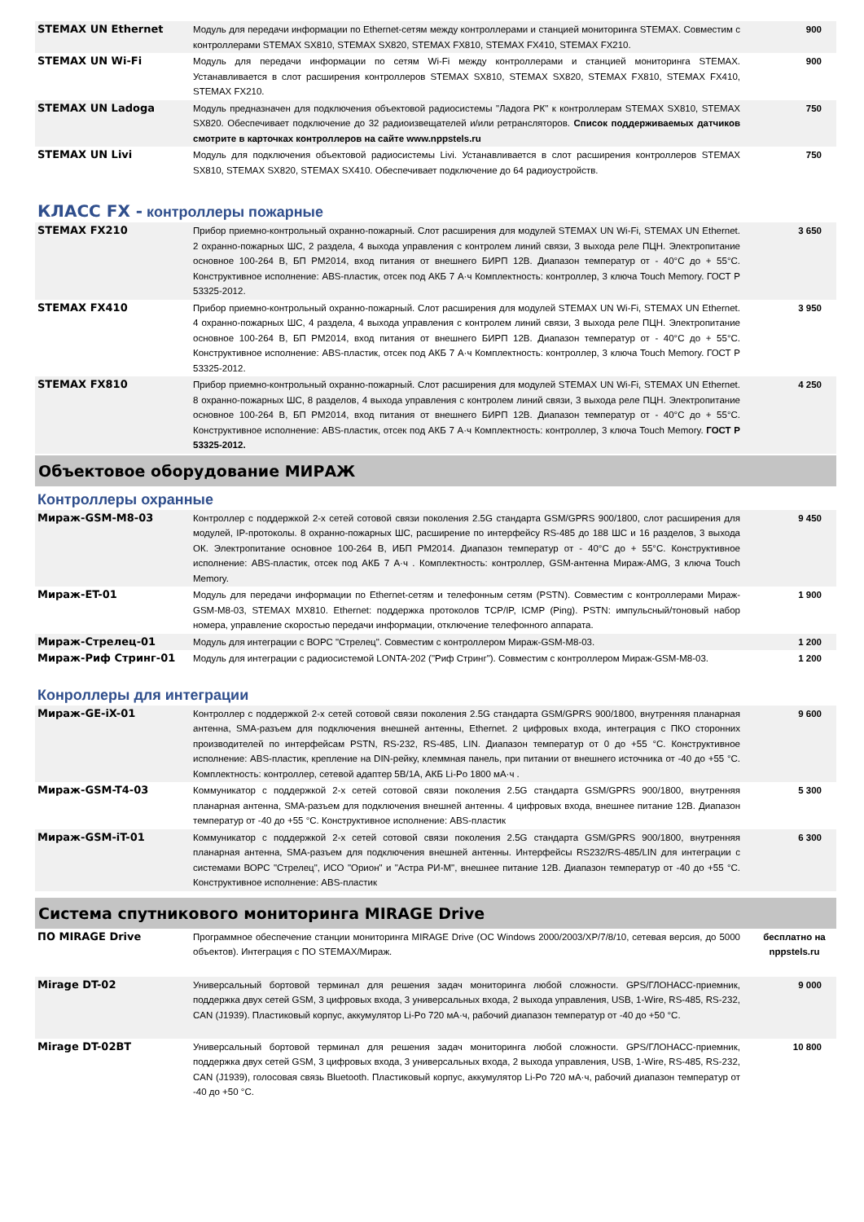| STEMAX UN Ethernet | Модуль для передачи информации по Ethernet-сетям между контроллерами и станцией мониторинга STEMAX. Совместим с контроллерами STEMAX SX810, STEMAX SX820, STEMAX FX810, STEMAX FX410, STEMAX FX210. | 900 |
| STEMAX UN Wi-Fi | Модуль для передачи информации по сетям Wi-Fi между контроллерами и станцией мониторинга STEMAX. Устанавливается в слот расширения контроллеров STEMAX SX810, STEMAX SX820, STEMAX FX810, STEMAX FX410, STEMAX FX210. | 900 |
| STEMAX UN Ladoga | Модуль предназначен для подключения объектовой радиосистемы "Ладога РК" к контроллерам STEMAX SX810, STEMAX SX820. Обеспечивает подключение до 32 радиоизвещателей и/или ретрансляторов. Список поддерживаемых датчиков смотрите в карточках контроллеров на сайте www.nppstels.ru | 750 |
| STEMAX UN Livi | Модуль для подключения объектовой радиосистемы Livi. Устанавливается в слот расширения контроллеров STEMAX SX810, STEMAX SX820, STEMAX SX410. Обеспечивает подключение до 64 радиоустройств. | 750 |
КЛАСС FX - контроллеры пожарные
| STEMAX FX210 | Прибор приемно-контрольный охранно-пожарный. Слот расширения для модулей STEMAX UN Wi-Fi, STEMAX UN Ethernet. 2 охранно-пожарных ШС, 2 раздела, 4 выхода управления с контролем линий связи, 3 выхода реле ПЦН. Электропитание основное 100-264 В, БП PM2014, вход питания от внешнего БИРП 12В. Диапазон температур от - 40°C до + 55°C. Конструктивное исполнение: ABS-пластик, отсек под АКБ 7 А·ч Комплектность: контроллер, 3 ключа Touch Memory. ГОСТ Р 53325-2012. | 3 650 |
| STEMAX FX410 | Прибор приемно-контрольный охранно-пожарный. Слот расширения для модулей STEMAX UN Wi-Fi, STEMAX UN Ethernet. 4 охранно-пожарных ШС, 4 раздела, 4 выхода управления с контролем линий связи, 3 выхода реле ПЦН. Электропитание основное 100-264 В, БП PM2014, вход питания от внешнего БИРП 12В. Диапазон температур от - 40°C до + 55°C. Конструктивное исполнение: ABS-пластик, отсек под АКБ 7 А·ч Комплектность: контроллер, 3 ключа Touch Memory. ГОСТ Р 53325-2012. | 3 950 |
| STEMAX FX810 | Прибор приемно-контрольный охранно-пожарный. Слот расширения для модулей STEMAX UN Wi-Fi, STEMAX UN Ethernet. 8 охранно-пожарных ШС, 8 разделов, 4 выхода управления с контролем линий связи, 3 выхода реле ПЦН. Электропитание основное 100-264 В, БП PM2014, вход питания от внешнего БИРП 12В. Диапазон температур от - 40°C до + 55°C. Конструктивное исполнение: ABS-пластик, отсек под АКБ 7 А·ч Комплектность: контроллер, 3 ключа Touch Memory. ГОСТ Р 53325-2012. | 4 250 |
Объектовое оборудование МИРАЖ
Контроллеры охранные
| Мираж-GSM-M8-03 | Контроллер с поддержкой 2-х сетей сотовой связи поколения 2.5G стандарта GSM/GPRS 900/1800, слот расширения для модулей, IP-протоколы. 8 охранно-пожарных ШС, расширение по интерфейсу RS-485 до 188 ШС и 16 разделов, 3 выхода ОК. Электропитание основное 100-264 В, ИБП PM2014. Диапазон температур от - 40°C до + 55°C. Конструктивное исполнение: ABS-пластик, отсек под АКБ 7 А·ч . Комплектность: контроллер, GSM-антенна Мираж-AMG, 3 ключа Touch Memory. | 9 450 |
| Мираж-ET-01 | Модуль для передачи информации по Ethernet-сетям и телефонным сетям (PSTN). Совместим с контроллерами Мираж-GSM-M8-03, STEMAX MX810. Ethernet: поддержка протоколов TCP/IP, ICMP (Ping). PSTN: импульсный/тоновый набор номера, управление скоростью передачи информации, отключение телефонного аппарата. | 1 900 |
| Мираж-Стрелец-01 | Модуль для интеграции с ВОРС "Стрелец". Совместим с контроллером Мираж-GSM-M8-03. | 1 200 |
| Мираж-Риф Стринг-01 | Модуль для интеграции с радиосистемой LONTA-202 ("Риф Стринг"). Совместим с контроллером Мираж-GSM-M8-03. | 1 200 |
Конроллеры для интеграции
| Мираж-GE-iX-01 | Контроллер с поддержкой 2-х сетей сотовой связи поколения 2.5G стандарта GSM/GPRS 900/1800, внутренняя планарная антенна, SMA-разъем для подключения внешней антенны, Ethernet. 2 цифровых входа, интеграция с ПКО сторонних производителей по интерфейсам PSTN, RS-232, RS-485, LIN. Диапазон температур от 0 до +55 °C. Конструктивное исполнение: ABS-пластик, крепление на DIN-рейку, клеммная панель, при питании от внешнего источника от -40 до +55 °C. Комплектность: контроллер, сетевой адаптер 5В/1А, АКБ Li-Po 1800 мА·ч . | 9 600 |
| Мираж-GSM-T4-03 | Коммуникатор с поддержкой 2-х сетей сотовой связи поколения 2.5G стандарта GSM/GPRS 900/1800, внутренняя планарная антенна, SMA-разъем для подключения внешней антенны. 4 цифровых входа, внешнее питание 12В. Диапазон температур от -40 до +55 °C. Конструктивное исполнение: ABS-пластик | 5 300 |
| Мираж-GSM-iT-01 | Коммуникатор с поддержкой 2-х сетей сотовой связи поколения 2.5G стандарта GSM/GPRS 900/1800, внутренняя планарная антенна, SMA-разъем для подключения внешней антенны. Интерфейсы RS232/RS-485/LIN для интеграции с системами ВОРС "Стрелец", ИСО "Орион" и "Астра РИ-М", внешнее питание 12В. Диапазон температур от -40 до +55 °C. Конструктивное исполнение: ABS-пластик | 6 300 |
Система спутникового мониторинга MIRAGE Drive
| ПО MIRAGE Drive | Программное обеспечение станции мониторинга MIRAGE Drive (ОС Windows 2000/2003/XP/7/8/10, сетевая версия, до 5000 объектов). Интеграция с ПО STEMAX/Мираж. | бесплатно на nppstels.ru |
| Mirage DT-02 | Универсальный бортовой терминал для решения задач мониторинга любой сложности. GPS/ГЛОНАСС-приемник, поддержка двух сетей GSM, 3 цифровых входа, 3 универсальных входа, 2 выхода управления, USB, 1-Wire, RS-485, RS-232, CAN (J1939). Пластиковый корпус, аккумулятор Li-Po 720 мА·ч, рабочий диапазон температур от -40 до +50 °C. | 9 000 |
| Mirage DT-02BT | Универсальный бортовой терминал для решения задач мониторинга любой сложности. GPS/ГЛОНАСС-приемник, поддержка двух сетей GSM, 3 цифровых входа, 3 универсальных входа, 2 выхода управления, USB, 1-Wire, RS-485, RS-232, CAN (J1939), голосовая связь Bluetooth. Пластиковый корпус, аккумулятор Li-Po 720 мА·ч, рабочий диапазон температур от -40 до +50 °C. | 10 800 |